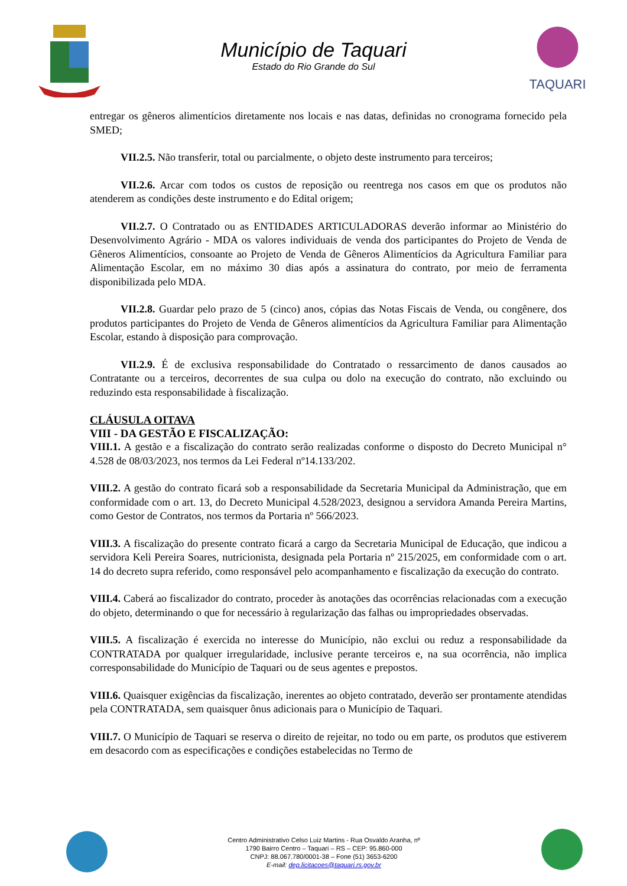Município de Taquari
Estado do Rio Grande do Sul
TAQUARI
entregar os gêneros alimentícios diretamente nos locais e nas datas, definidas no cronograma fornecido pela SMED;
VII.2.5. Não transferir, total ou parcialmente, o objeto deste instrumento para terceiros;
VII.2.6. Arcar com todos os custos de reposição ou reentrega nos casos em que os produtos não atenderem as condições deste instrumento e do Edital origem;
VII.2.7. O Contratado ou as ENTIDADES ARTICULADORAS deverão informar ao Ministério do Desenvolvimento Agrário - MDA os valores individuais de venda dos participantes do Projeto de Venda de Gêneros Alimentícios, consoante ao Projeto de Venda de Gêneros Alimentícios da Agricultura Familiar para Alimentação Escolar, em no máximo 30 dias após a assinatura do contrato, por meio de ferramenta disponibilizada pelo MDA.
VII.2.8. Guardar pelo prazo de 5 (cinco) anos, cópias das Notas Fiscais de Venda, ou congênere, dos produtos participantes do Projeto de Venda de Gêneros alimentícios da Agricultura Familiar para Alimentação Escolar, estando à disposição para comprovação.
VII.2.9. É de exclusiva responsabilidade do Contratado o ressarcimento de danos causados ao Contratante ou a terceiros, decorrentes de sua culpa ou dolo na execução do contrato, não excluindo ou reduzindo esta responsabilidade à fiscalização.
CLÁUSULA OITAVA
VIII - DA GESTÃO E FISCALIZAÇÃO:
VIII.1. A gestão e a fiscalização do contrato serão realizadas conforme o disposto do Decreto Municipal n° 4.528 de 08/03/2023, nos termos da Lei Federal nº14.133/202.
VIII.2. A gestão do contrato ficará sob a responsabilidade da Secretaria Municipal da Administração, que em conformidade com o art. 13, do Decreto Municipal 4.528/2023, designou a servidora Amanda Pereira Martins, como Gestor de Contratos, nos termos da Portaria nº 566/2023.
VIII.3. A fiscalização do presente contrato ficará a cargo da Secretaria Municipal de Educação, que indicou a servidora Keli Pereira Soares, nutricionista, designada pela Portaria nº 215/2025, em conformidade com o art. 14 do decreto supra referido, como responsável pelo acompanhamento e fiscalização da execução do contrato.
VIII.4. Caberá ao fiscalizador do contrato, proceder às anotações das ocorrências relacionadas com a execução do objeto, determinando o que for necessário à regularização das falhas ou impropriedades observadas.
VIII.5. A fiscalização é exercida no interesse do Município, não exclui ou reduz a responsabilidade da CONTRATADA por qualquer irregularidade, inclusive perante terceiros e, na sua ocorrência, não implica corresponsabilidade do Município de Taquari ou de seus agentes e prepostos.
VIII.6. Quaisquer exigências da fiscalização, inerentes ao objeto contratado, deverão ser prontamente atendidas pela CONTRATADA, sem quaisquer ônus adicionais para o Município de Taquari.
VIII.7. O Município de Taquari se reserva o direito de rejeitar, no todo ou em parte, os produtos que estiverem em desacordo com as especificações e condições estabelecidas no Termo de
Centro Administrativo Celso Luiz Martins - Rua Osvaldo Aranha, nº
1790 Bairro Centro – Taquari – RS – CEP: 95.860-000
CNPJ: 88.067.780/0001-38 – Fone (51) 3653-6200
E-mail: dep.licitacoes@taquari.rs.gov.br